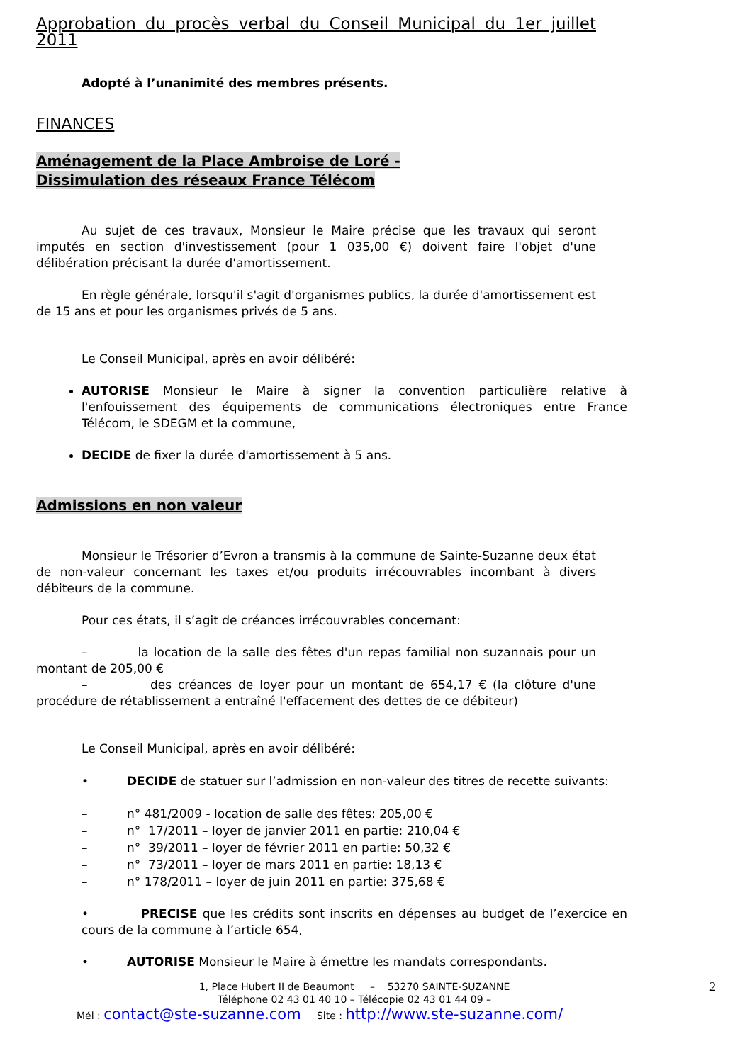Approbation du procès verbal du Conseil Municipal du 1er juillet 2011
Adopté à l’unanimité des membres présents.
FINANCES
Aménagement de la Place Ambroise de Loré -
Dissimulation des réseaux France Télécom
Au sujet de ces travaux, Monsieur le Maire précise que les travaux qui seront imputés en section d'investissement (pour 1 035,00 €) doivent faire l'objet d'une délibération précisant la durée d'amortissement.
En règle générale, lorsqu'il s'agit d'organismes publics, la durée d'amortissement est de 15 ans et pour les organismes privés de 5 ans.
Le Conseil Municipal, après en avoir délibéré:
AUTORISE Monsieur le Maire à signer la convention particulière relative à l'enfouissement des équipements de communications électroniques entre France Télécom, le SDEGM et la commune,
DECIDE de fixer la durée d'amortissement à 5 ans.
Admissions en non valeur
Monsieur le Trésorier d’Evron a transmis à la commune de Sainte-Suzanne deux état de non-valeur concernant les taxes et/ou produits irrécouvrables incombant à divers débiteurs de la commune.
Pour ces états, il s’agit de créances irrécouvrables concernant:
– la location de la salle des fêtes d'un repas familial non suzannais pour un montant de 205,00 €
– des créances de loyer pour un montant de 654,17 € (la clôture d'une procédure de rétablissement a entraîné l'effacement des dettes de ce débiteur)
Le Conseil Municipal, après en avoir délibéré:
• DECIDE de statuer sur l’admission en non-valeur des titres de recette suivants:
– n° 481/2009 - location de salle des fêtes: 205,00 €
– n° 17/2011 – loyer de janvier 2011 en partie: 210,04 €
– n° 39/2011 – loyer de février 2011 en partie: 50,32 €
– n° 73/2011 – loyer de mars 2011 en partie: 18,13 €
– n° 178/2011 – loyer de juin 2011 en partie: 375,68 €
• PRECISE que les crédits sont inscrits en dépenses au budget de l’exercice en cours de la commune à l’article 654,
• AUTORISE Monsieur le Maire à émettre les mandats correspondants.
1, Place Hubert II de Beaumont – 53270 SAINTE-SUZANNE 2
Téléphone 02 43 01 40 10 – Télécopie 02 43 01 44 09 –
Mél : contact@ste-suzanne.com Site : http://www.ste-suzanne.com/